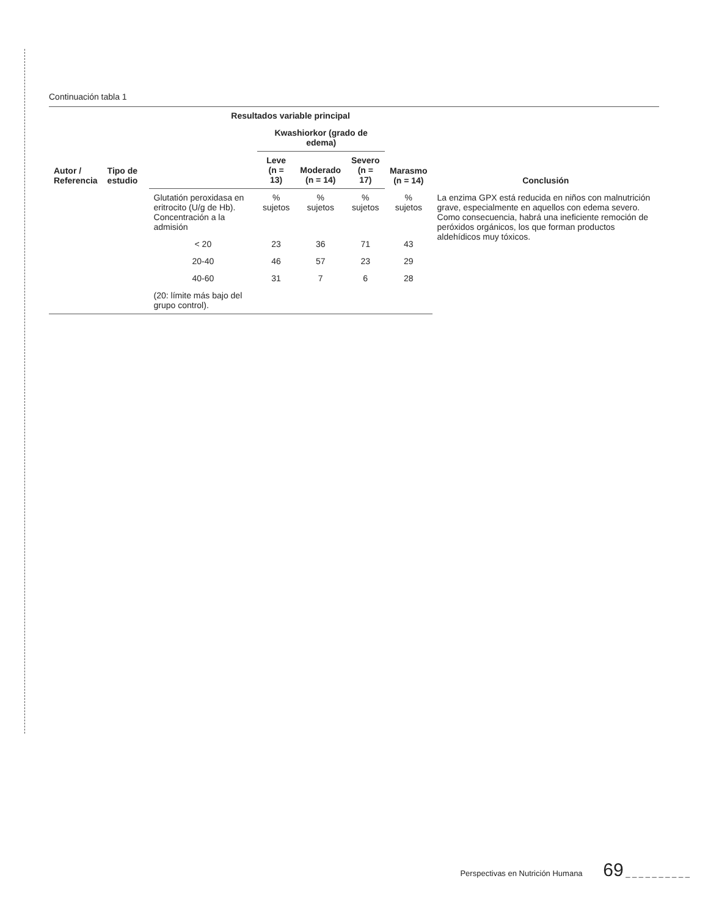Continuación tabla 1
| Autor / Referencia | Tipo de estudio | Resultados variable principal | | | | | Conclusión |
| --- | --- | --- | --- | --- | --- | --- | --- |
| | | | Kwashiorkor (grado de edema) | | | Marasmo (n = 14) | |
| | | | Leve (n = 13) | Moderado (n = 14) | Severo (n = 17) | | |
| | | Glutatión peroxidasa en eritrocito (U/g de Hb). Concentración a la admisión | % sujetos | % sujetos | % sujetos | % sujetos | La enzima GPX está reducida en niños con malnutrición grave, especialmente en aquellos con edema severo. Como consecuencia, habrá una ineficiente remoción de peróxidos orgánicos, los que forman productos aldehídicos muy tóxicos. |
| | | < 20 | 23 | 36 | 71 | 43 | |
| | | 20-40 | 46 | 57 | 23 | 29 | |
| | | 40-60 | 31 | 7 | 6 | 28 | |
| | | (20: límite más bajo del grupo control). | | | | | |
Perspectivas en Nutrición Humana 69 _ _ _ _ _ _ _ _ _ _